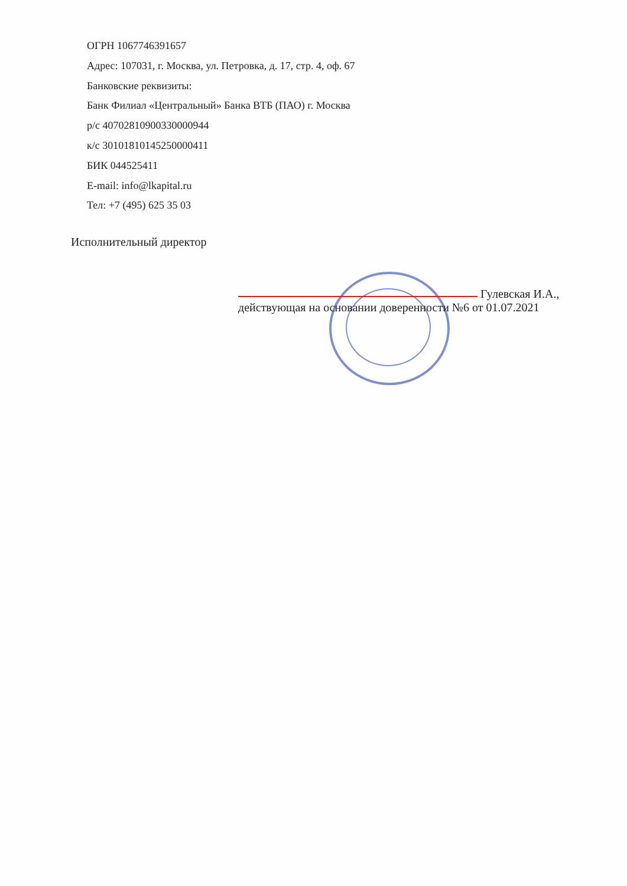ОГРН 1067746391657
Адрес: 107031, г. Москва, ул. Петровка, д. 17, стр. 4, оф. 67
Банковские реквизиты:
Банк Филиал «Центральный» Банка ВТБ (ПАО) г. Москва
р/с 40702810900330000944
к/с 30101810145250000411
БИК 044525411
E-mail: info@lkapital.ru
Тел: +7 (495) 625 35 03
Исполнительный директор
Гулевская И.А.,
действующая на основании доверенности №6 от 01.07.2021